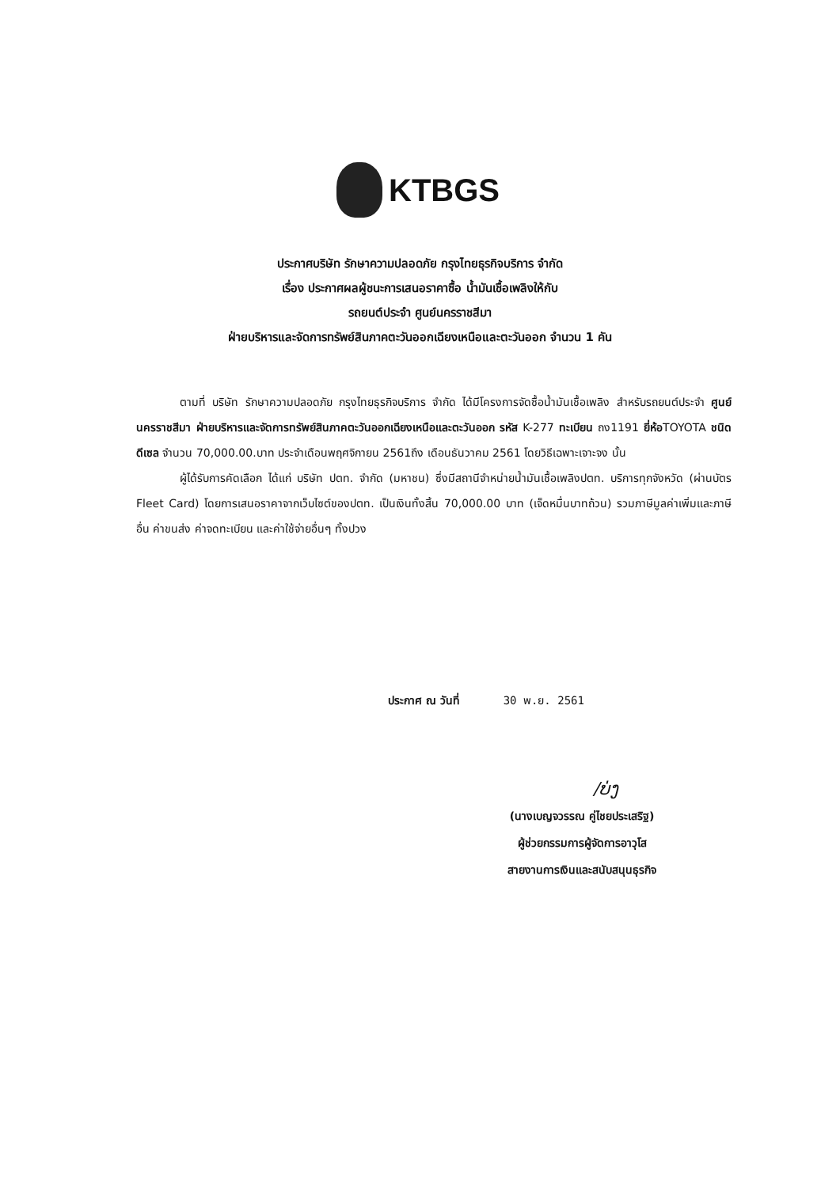KTBGS
ประกาศบริษัท รักษาความปลอดภัย กรุงไทยธุรกิจบริการ จำกัด
เรื่อง ประกาศผลผู้ชนะการเสนอราคาซื้อ น้ำมันเชื้อเพลิงให้กับ
รถยนต์ประจำ ศูนย์นครราชสีมา
ฝ่ายบริหารและจัดการทรัพย์สินภาคตะวันออกเฉียงเหนือและตะวันออก จำนวน 1 คัน
ตามที่ บริษัท รักษาความปลอดภัย กรุงไทยธุรกิจบริการ จำกัด ได้มีโครงการจัดซื้อน้ำมันเชื้อเพลิง สำหรับรถยนต์ประจำ ศูนย์นครราชสีมา ฝ่ายบริหารและจัดการทรัพย์สินภาคตะวันออกเฉียงเหนือและตะวันออก รหัส K-277 ทะเบียน ถง1191 ยี่ห้อTOYOTA ชนิด ดีเซล จำนวน 70,000.00.บาท ประจำเดือนพฤศจิกายน 2561ถึง เดือนธันวาคม 2561 โดยวิธีเฉพาะเจาะจง นั้น
ผู้ได้รับการคัดเลือก ได้แก่ บริษัท ปตท. จำกัด (มหาชน) ซึ่งมีสถานีจำหน่ายน้ำมันเชื้อเพลิงปตท. บริการทุกจังหวัด (ผ่านบัตร Fleet Card) โดยการเสนอราคาจากเว็บไซต์ของปตท. เป็นเงินทั้งสิ้น 70,000.00 บาท (เจ็ดหมื่นบาทถ้วน) รวมภาษีมูลค่าเพิ่มและภาษีอื่น ค่าขนส่ง ค่าจดทะเบียน และค่าใช้จ่ายอื่นๆ ทั้งปวง
ประกาศ ณ วันที่ 30 พ.ย. 2561
/ບ່ງ
(นางเบญจวรรณ คู่ไชยประเสริฐ)
ผู้ช่วยกรรมการผู้จัดการอาวุโส
สายงานการเงินและสนับสนุนธุรกิจ